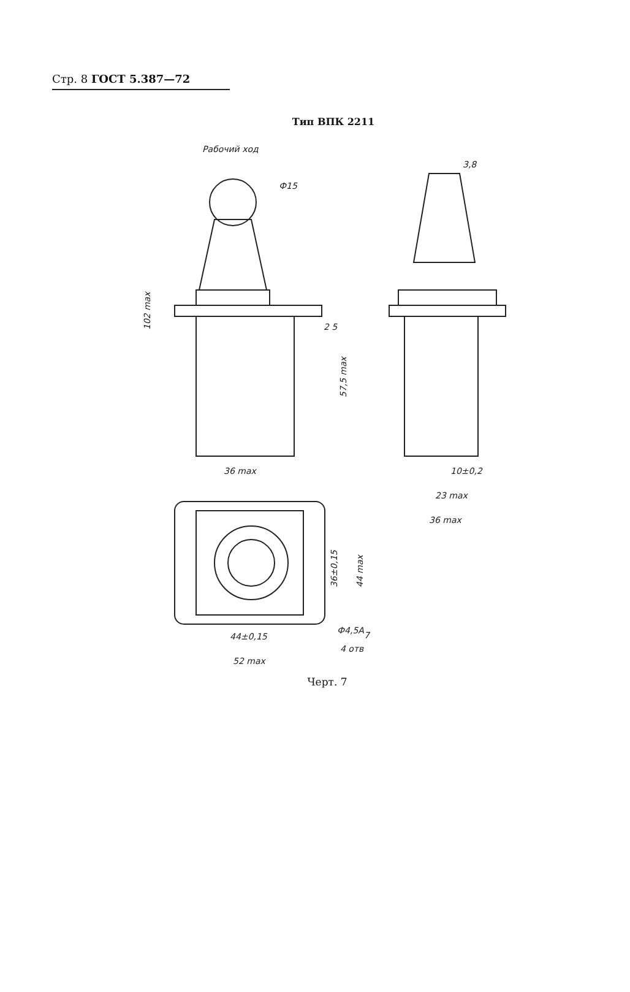Стр. 8 ГОСТ 5.387—72
Тип ВПК 2211
Рабочий ход
Ф15
102 max
2 5
57,5 max
36 max
3,8
10±0,2
23 max
36 max
36±0,15
44 max
44±0,15
Ф4,5A7
4 отв
52 max
Черт. 7